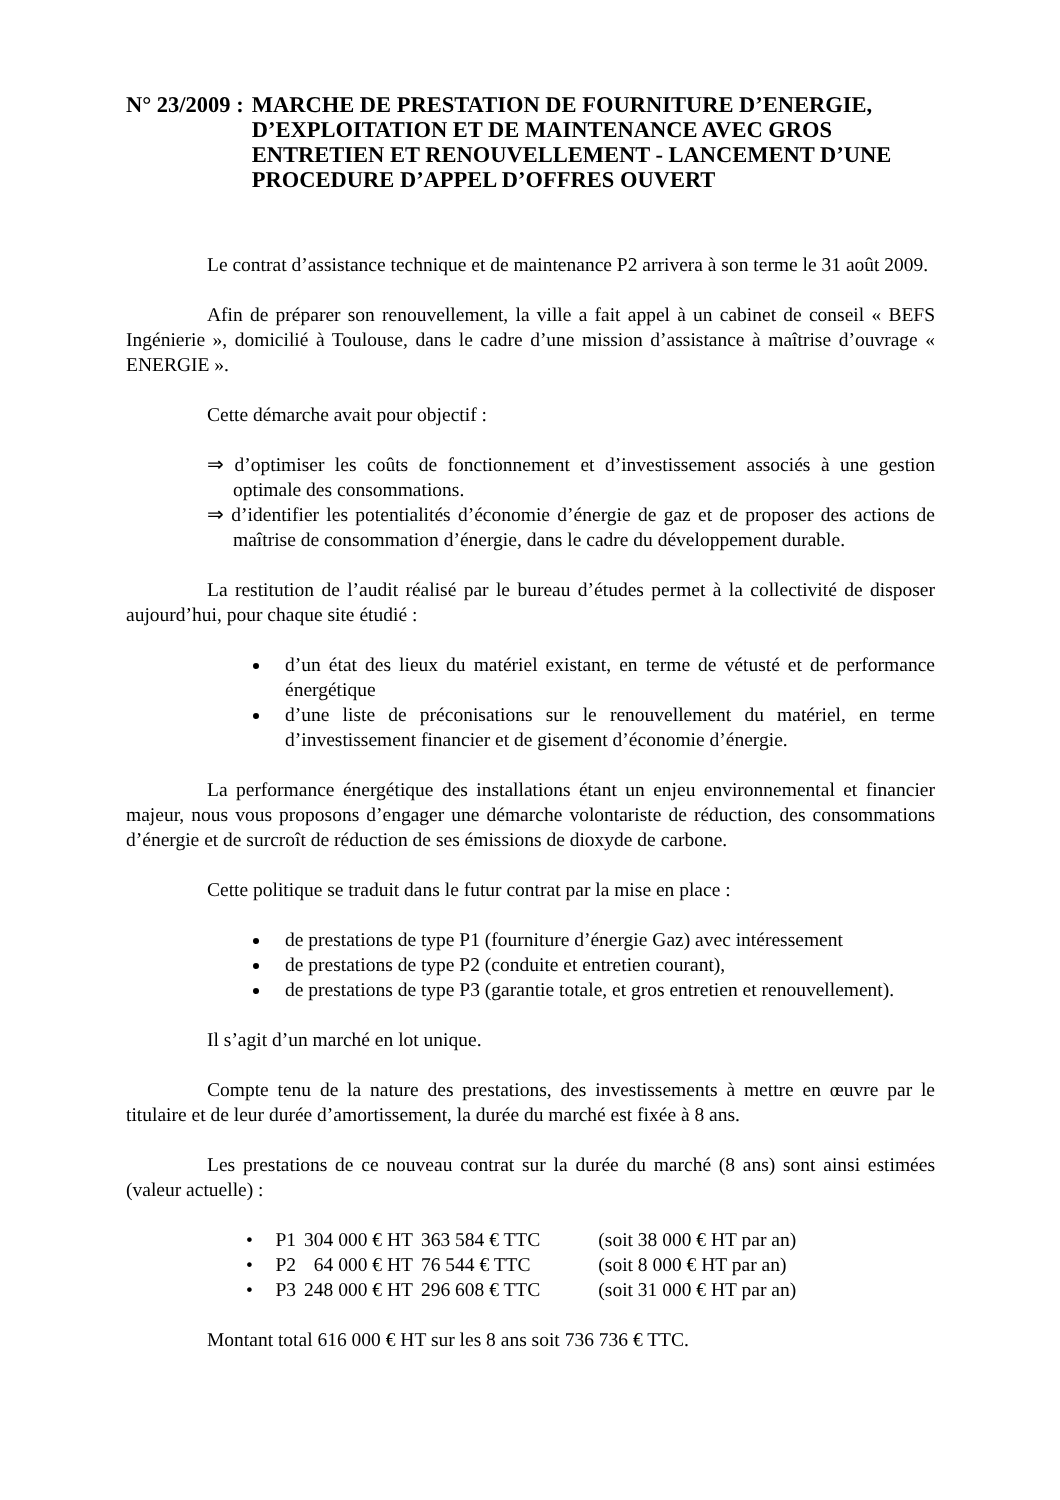N° 23/2009 : MARCHE DE PRESTATION DE FOURNITURE D’ENERGIE, D’EXPLOITATION ET DE MAINTENANCE AVEC GROS ENTRETIEN ET RENOUVELLEMENT - LANCEMENT D’UNE PROCEDURE D’APPEL D’OFFRES OUVERT
Le contrat d’assistance technique et de maintenance P2 arrivera à son terme le 31 août 2009.
Afin de préparer son renouvellement, la ville a fait appel à un cabinet de conseil « BEFS Ingénierie », domicilié à Toulouse, dans le cadre d’une mission d’assistance à maîtrise d’ouvrage « ENERGIE ».
Cette démarche avait pour objectif :
⇒ d’optimiser les coûts de fonctionnement et d’investissement associés à une gestion optimale des consommations.
⇒ d’identifier les potentialités d’économie d’énergie de gaz et de proposer des actions de maîtrise de consommation d’énergie, dans le cadre du développement durable.
La restitution de l’audit réalisé par le bureau d’études permet à la collectivité de disposer aujourd’hui, pour chaque site étudié :
d’un état des lieux du matériel existant, en terme de vétusté et de performance énergétique
d’une liste de préconisations sur le renouvellement du matériel, en terme d’investissement financier et de gisement d’économie d’énergie.
La performance énergétique des installations étant un enjeu environnemental et financier majeur, nous vous proposons d’engager une démarche volontariste de réduction, des consommations d’énergie et de surcroît de réduction de ses émissions de dioxyde de carbone.
Cette politique se traduit dans le futur contrat par la mise en place :
de prestations de type P1 (fourniture d’énergie Gaz) avec intéressement
de prestations de type P2 (conduite et entretien courant),
de prestations de type P3 (garantie totale, et gros entretien et renouvellement).
Il s’agit d’un marché en lot unique.
Compte tenu de la nature des prestations, des investissements à mettre en œuvre par le titulaire et de leur durée d’amortissement, la durée du marché est fixée à 8 ans.
Les prestations de ce nouveau contrat sur la durée du marché (8 ans) sont ainsi estimées (valeur actuelle) :
| • | P1 | 304 000 € HT | 363 584 € TTC | (soit 38 000 € HT par an) |
| • | P2 | 64 000 € HT | 76 544 € TTC | (soit 8 000 € HT par an) |
| • | P3 | 248 000 € HT | 296 608 € TTC | (soit 31 000 € HT par an) |
Montant total 616 000 € HT sur les 8 ans soit 736 736 € TTC.